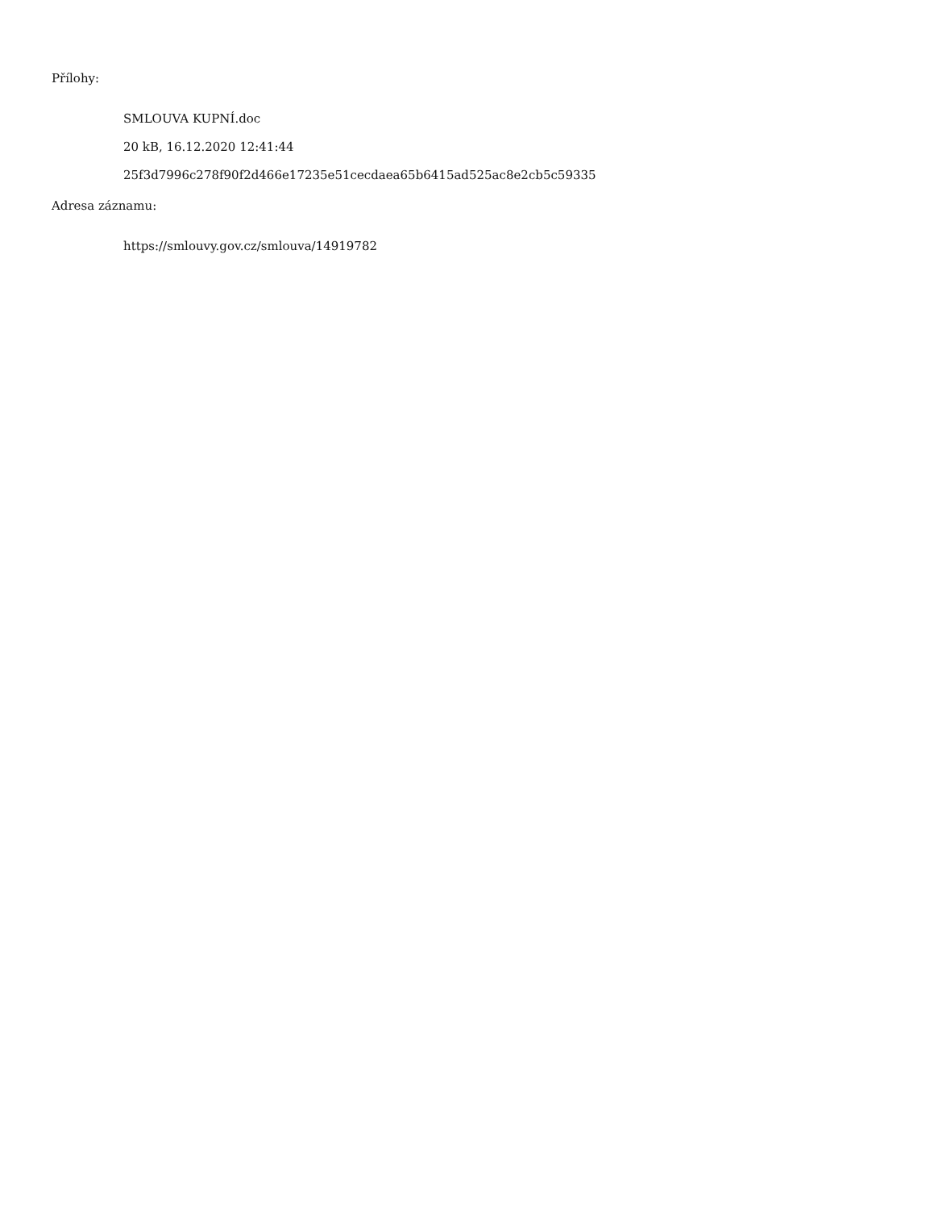Přílohy:
SMLOUVA KUPNÍ.doc
20 kB, 16.12.2020 12:41:44
25f3d7996c278f90f2d466e17235e51cecdaea65b6415ad525ac8e2cb5c59335
Adresa záznamu:
https://smlouvy.gov.cz/smlouva/14919782